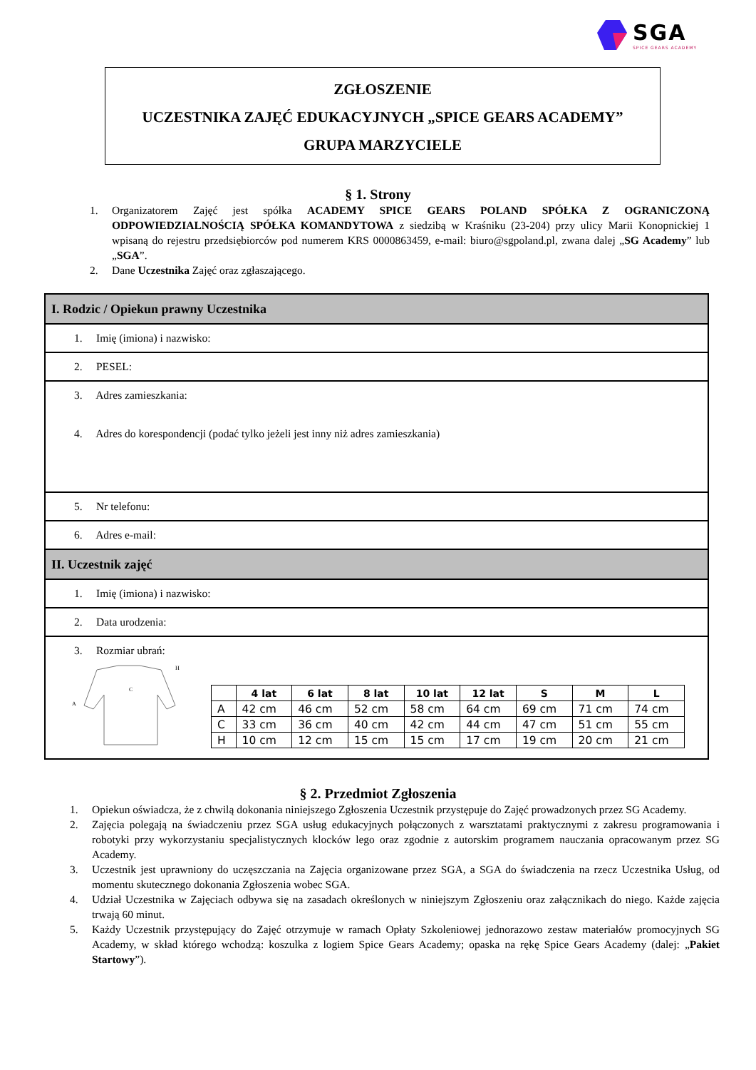SGA
SPICE GEARS ACADEMY
ZGŁOSZENIE
UCZESTNIKA ZAJĘĆ EDUKACYJNYCH „SPICE GEARS ACADEMY”
GRUPA MARZYCIELE
§ 1. Strony
1. Organizatorem Zajęć jest spółka ACADEMY SPICE GEARS POLAND SPÓŁKA Z OGRANICZONĄ ODPOWIEDZIALNOŚCIĄ SPÓŁKA KOMANDYTOWA z siedzibą w Kraśniku (23-204) przy ulicy Marii Konopnickiej 1 wpisaną do rejestru przedsiębiorców pod numerem KRS 0000863459, e-mail: biuro@sgpoland.pl, zwana dalej „SG Academy” lub „SGA”.
2. Dane Uczestnika Zajęć oraz zgłaszającego.
| I. Rodzic / Opiekun prawny Uczestnika |
| 1. Imię (imiona) i nazwisko: |
| 2. PESEL: |
| 3. Adres zamieszkania: 4. Adres do korespondencji (podać tylko jeżeli jest inny niż adres zamieszkania) |
| 5. Nr telefonu: |
| 6. Adres e-mail: |
| II. Uczestnik zajęć |
| 1. Imię (imiona) i nazwisko: |
| 2. Data urodzenia: |
| 3. Rozmiar ubrań: C A H / / 4 lat / 6 lat / 8 lat / 10 lat / 12 lat / S / M / L / / --- / --- / --- / --- / --- / --- / --- / --- / --- / / A / 42 cm / 46 cm / 52 cm / 58 cm / 64 cm / 69 cm / 71 cm / 74 cm / / C / 33 cm / 36 cm / 40 cm / 42 cm / 44 cm / 47 cm / 51 cm / 55 cm / / H / 10 cm / 12 cm / 15 cm / 15 cm / 17 cm / 19 cm / 20 cm / 21 cm / |
§ 2. Przedmiot Zgłoszenia
1. Opiekun oświadcza, że z chwilą dokonania niniejszego Zgłoszenia Uczestnik przystępuje do Zajęć prowadzonych przez SG Academy.
2. Zajęcia polegają na świadczeniu przez SGA usług edukacyjnych połączonych z warsztatami praktycznymi z zakresu programowania i robotyki przy wykorzystaniu specjalistycznych klocków lego oraz zgodnie z autorskim programem nauczania opracowanym przez SG Academy.
3. Uczestnik jest uprawniony do uczęszczania na Zajęcia organizowane przez SGA, a SGA do świadczenia na rzecz Uczestnika Usług, od momentu skutecznego dokonania Zgłoszenia wobec SGA.
4. Udział Uczestnika w Zajęciach odbywa się na zasadach określonych w niniejszym Zgłoszeniu oraz załącznikach do niego. Każde zajęcia trwają 60 minut.
5. Każdy Uczestnik przystępujący do Zajęć otrzymuje w ramach Opłaty Szkoleniowej jednorazowo zestaw materiałów promocyjnych SG Academy, w skład którego wchodzą: koszulka z logiem Spice Gears Academy; opaska na rękę Spice Gears Academy (dalej: „Pakiet Startowy”).